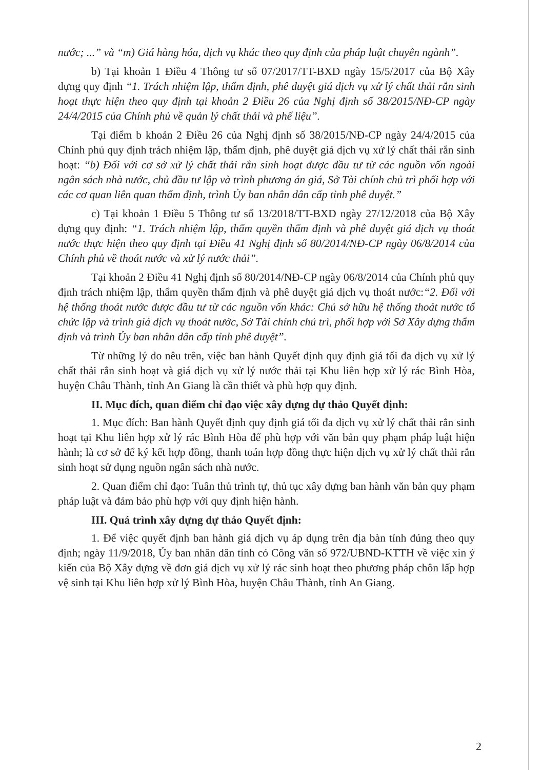nước; ...” và “m) Giá hàng hóa, dịch vụ khác theo quy định của pháp luật chuyên ngành”.
b) Tại khoản 1 Điều 4 Thông tư số 07/2017/TT-BXD ngày 15/5/2017 của Bộ Xây dựng quy định “1. Trách nhiệm lập, thẩm định, phê duyệt giá dịch vụ xử lý chất thải rắn sinh hoạt thực hiện theo quy định tại khoản 2 Điều 26 của Nghị định số 38/2015/NĐ-CP ngày 24/4/2015 của Chính phủ về quản lý chất thải và phế liệu”.
Tại điểm b khoản 2 Điều 26 của Nghị định số 38/2015/NĐ-CP ngày 24/4/2015 của Chính phủ quy định trách nhiệm lập, thẩm định, phê duyệt giá dịch vụ xử lý chất thải rắn sinh hoạt: “b) Đối với cơ sở xử lý chất thải rắn sinh hoạt được đầu tư từ các nguồn vốn ngoài ngân sách nhà nước, chủ đầu tư lập và trình phương án giá, Sở Tài chính chủ trì phối hợp với các cơ quan liên quan thẩm định, trình Ủy ban nhân dân cấp tỉnh phê duyệt.”
c) Tại khoản 1 Điều 5 Thông tư số 13/2018/TT-BXD ngày 27/12/2018 của Bộ Xây dựng quy định: “1. Trách nhiệm lập, thẩm quyền thẩm định và phê duyệt giá dịch vụ thoát nước thực hiện theo quy định tại Điều 41 Nghị định số 80/2014/NĐ-CP ngày 06/8/2014 của Chính phủ về thoát nước và xử lý nước thải”.
Tại khoản 2 Điều 41 Nghị định số 80/2014/NĐ-CP ngày 06/8/2014 của Chính phủ quy định trách nhiệm lập, thẩm quyền thẩm định và phê duyệt giá dịch vụ thoát nước:“2. Đối với hệ thống thoát nước được đầu tư từ các nguồn vốn khác: Chủ sở hữu hệ thống thoát nước tổ chức lập và trình giá dịch vụ thoát nước, Sở Tài chính chủ trì, phối hợp với Sở Xây dựng thẩm định và trình Ủy ban nhân dân cấp tỉnh phê duyệt”.
Từ những lý do nêu trên, việc ban hành Quyết định quy định giá tối đa dịch vụ xử lý chất thải rắn sinh hoạt và giá dịch vụ xử lý nước thải tại Khu liên hợp xử lý rác Bình Hòa, huyện Châu Thành, tỉnh An Giang là cần thiết và phù hợp quy định.
II. Mục đích, quan điểm chỉ đạo việc xây dựng dự thảo Quyết định:
1. Mục đích: Ban hành Quyết định quy định giá tối đa dịch vụ xử lý chất thải rắn sinh hoạt tại Khu liên hợp xử lý rác Bình Hòa để phù hợp với văn bản quy phạm pháp luật hiện hành; là cơ sở để ký kết hợp đồng, thanh toán hợp đồng thực hiện dịch vụ xử lý chất thải rắn sinh hoạt sử dụng nguồn ngân sách nhà nước.
2. Quan điểm chỉ đạo: Tuân thủ trình tự, thủ tục xây dựng ban hành văn bản quy phạm pháp luật và đảm bảo phù hợp với quy định hiện hành.
III. Quá trình xây dựng dự thảo Quyết định:
1. Để việc quyết định ban hành giá dịch vụ áp dụng trên địa bàn tỉnh đúng theo quy định; ngày 11/9/2018, Ủy ban nhân dân tỉnh có Công văn số 972/UBND-KTTH về việc xin ý kiến của Bộ Xây dựng về đơn giá dịch vụ xử lý rác sinh hoạt theo phương pháp chôn lấp hợp vệ sinh tại Khu liên hợp xử lý Bình Hòa, huyện Châu Thành, tỉnh An Giang.
2